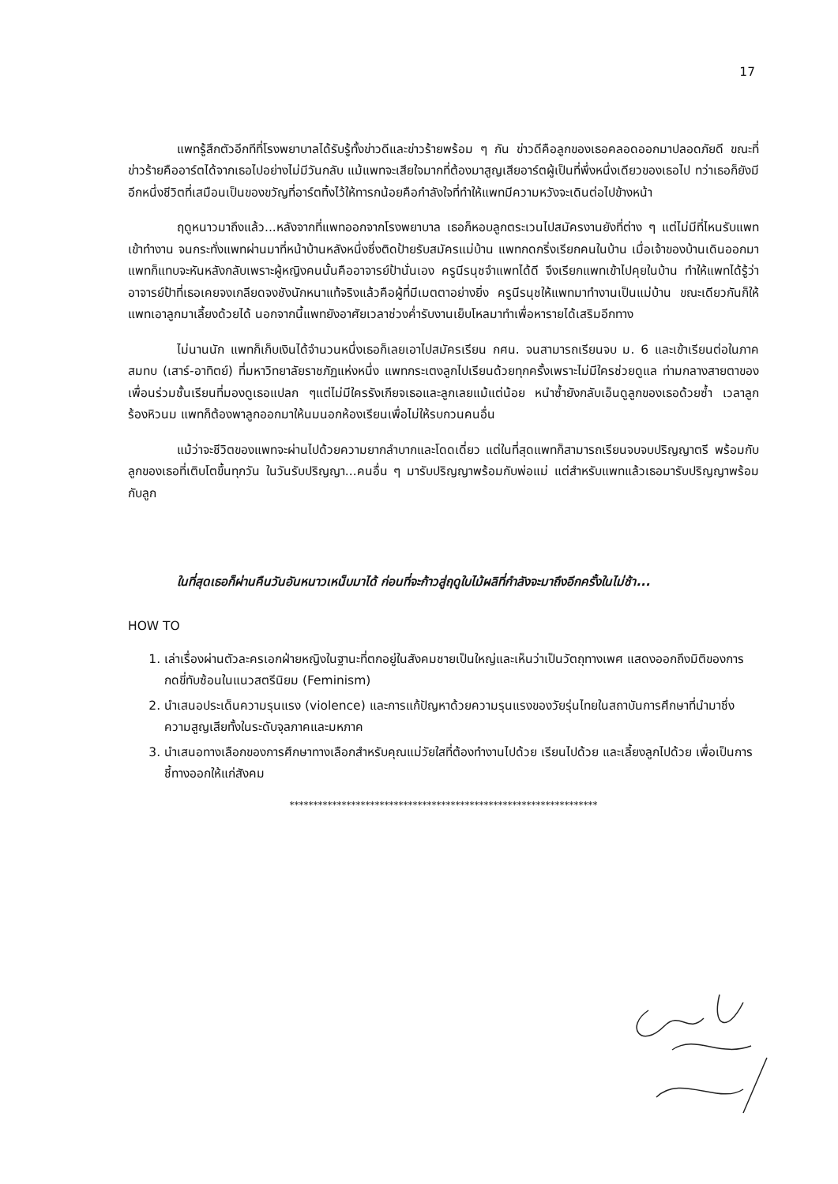17
แพทรู้สึกตัวอีกทีที่โรงพยาบาลได้รับรู้ทั้งข่าวดีและข่าวร้ายพร้อม ๆ กัน ข่าวดีคือลูกของเธอคลอดออกมาปลอดภัยดี ขณะที่ข่าวร้ายคืออาร์ตได้จากเธอไปอย่างไม่มีวันกลับ แม้แพทจะเสียใจมากที่ต้องมาสูญเสียอาร์ตผู้เป็นที่พึ่งหนึ่งเดียวของเธอไป ทว่าเธอก็ยังมีอีกหนึ่งชีวิตที่เสมือนเป็นของขวัญที่อาร์ตทิ้งไว้ให้ทารกน้อยคือกำลังใจที่ทำให้แพทมีความหวังจะเดินต่อไปข้างหน้า
ฤดูหนาวมาถึงแล้ว...หลังจากที่แพทออกจากโรงพยาบาล เธอก็หอบลูกตระเวนไปสมัครงานยังที่ต่าง ๆ แต่ไม่มีที่ไหนรับแพทเข้าทำงาน จนกระทั่งแพทผ่านมาที่หน้าบ้านหลังหนึ่งซึ่งติดป้ายรับสมัครแม่บ้าน แพทกดกริ่งเรียกคนในบ้าน เมื่อเจ้าของบ้านเดินออกมา แพทก็แทบจะหันหลังกลับเพราะผู้หญิงคนนั้นคืออาจารย์ป้านั่นเอง ครูนีรนุชจำแพทได้ดี จึงเรียกแพทเข้าไปคุยในบ้าน ทำให้แพทได้รู้ว่าอาจารย์ป้าที่เธอเคยจงเกลียดจงชังนักหนาแท้จริงแล้วคือผู้ที่มีเมตตาอย่างยิ่ง ครูนีรนุชให้แพทมาทำงานเป็นแม่บ้าน ขณะเดียวกันก็ให้แพทเอาลูกมาเลี้ยงด้วยได้ นอกจากนี้แพทยังอาศัยเวลาช่วงค่ำรับงานเย็บโหลมาทำเพื่อหารายได้เสริมอีกทาง
ไม่นานนัก แพทก็เก็บเงินได้จำนวนหนึ่งเธอก็เลยเอาไปสมัครเรียน กศน. จนสามารถเรียนจบ ม. 6 และเข้าเรียนต่อในภาคสมทบ (เสาร์-อาทิตย์) ที่มหาวิทยาลัยราชภัฏแห่งหนึ่ง แพทกระเตงลูกไปเรียนด้วยทุกครั้งเพราะไม่มีใครช่วยดูแล ท่ามกลางสายตาของเพื่อนร่วมชั้นเรียนที่มองดูเธอแปลก ๆแต่ไม่มีใครรังเกียจเธอและลูกเลยแม้แต่น้อย หนำซ้ำยังกลับเอ็นดูลูกของเธอด้วยซ้ำ เวลาลูกร้องหิวนม แพทก็ต้องพาลูกออกมาให้นมนอกห้องเรียนเพื่อไม่ให้รบกวนคนอื่น
แม้ว่าจะชีวิตของแพทจะผ่านไปด้วยความยากลำบากและโดดเดี่ยว แต่ในที่สุดแพทก็สามารถเรียนจบจบปริญญาตรี พร้อมกับลูกของเธอที่เติบโตขึ้นทุกวัน ในวันรับปริญญา...คนอื่น ๆ มารับปริญญาพร้อมกับพ่อแม่ แต่สำหรับแพทแล้วเธอมารับปริญญาพร้อมกับลูก
ในที่สุดเธอก็ผ่านคืนวันอันหนาวเหน็บมาได้ ก่อนที่จะก้าวสู่ฤดูใบไม้ผลิที่กำลังจะมาถึงอีกครั้งในไม่ช้า...
HOW TO
1. เล่าเรื่องผ่านตัวละครเอกฝ่ายหญิงในฐานะที่ตกอยู่ในสังคมชายเป็นใหญ่และเห็นว่าเป็นวัตถุทางเพศ แสดงออกถึงมิติของการกดขี่ทับซ้อนในแนวสตรีนิยม (Feminism)
2. นำเสนอประเด็นความรุนแรง (violence) และการแก้ปัญหาด้วยความรุนแรงของวัยรุ่นไทยในสถาบันการศึกษาที่นำมาซึ่งความสูญเสียทั้งในระดับจุลภาคและมหภาค
3. นำเสนอทางเลือกของการศึกษาทางเลือกสำหรับคุณแม่วัยใสที่ต้องทำงานไปด้วย เรียนไปด้วย และเลี้ยงลูกไปด้วย เพื่อเป็นการชี้ทางออกให้แก่สังคม
*****************************************************************